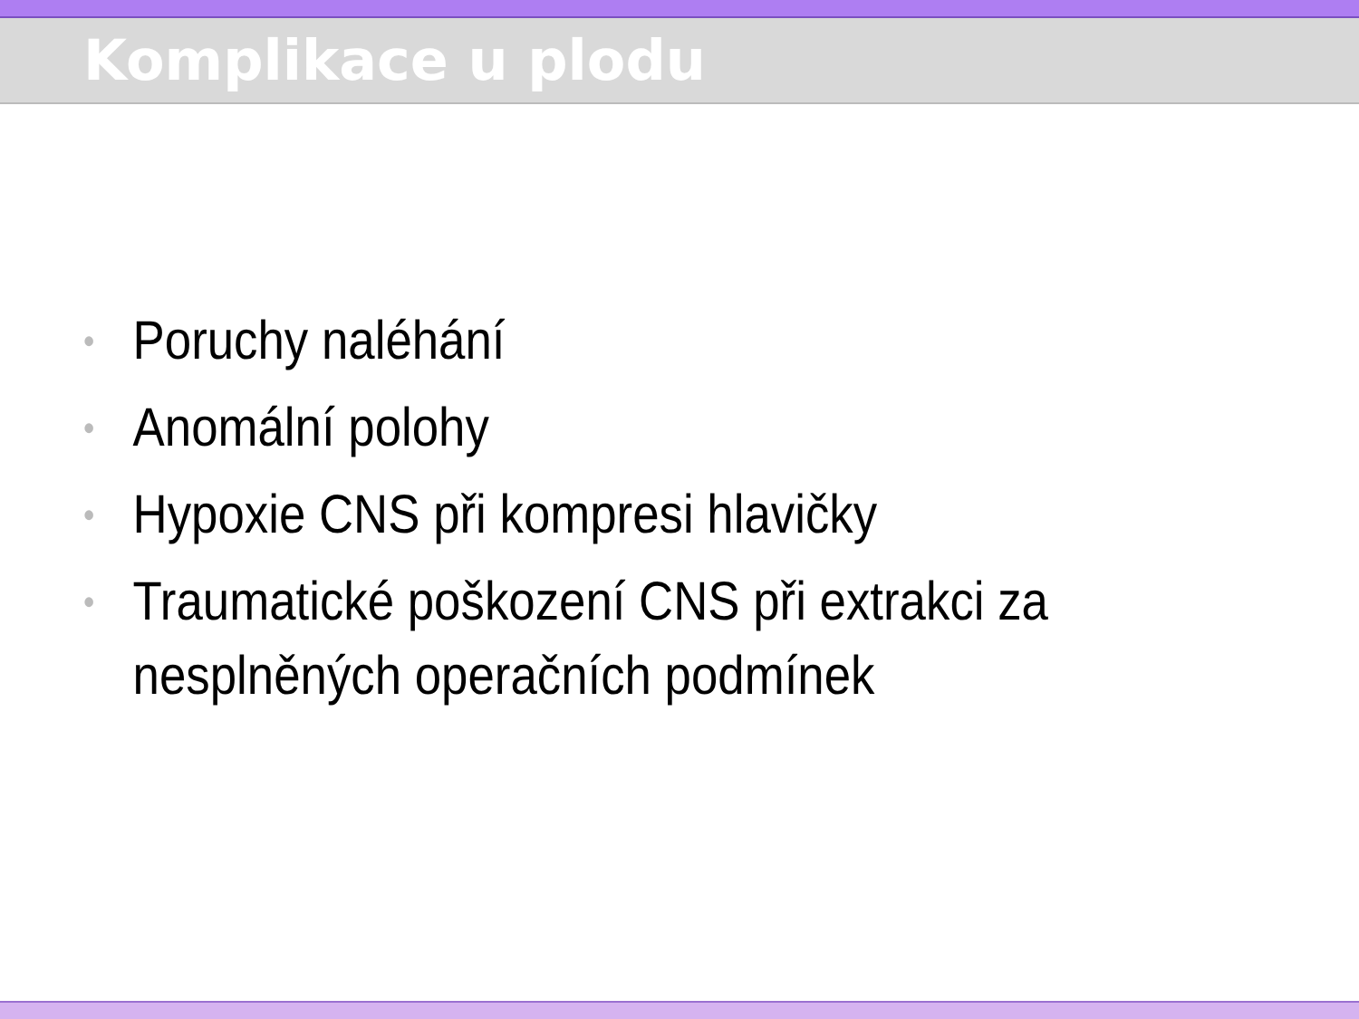Komplikace u plodu
• Poruchy naléhání
• Anomální polohy
• Hypoxie CNS při kompresi hlavičky
• Traumatické poškození CNS při extrakci za nesplněných operačních podmínek